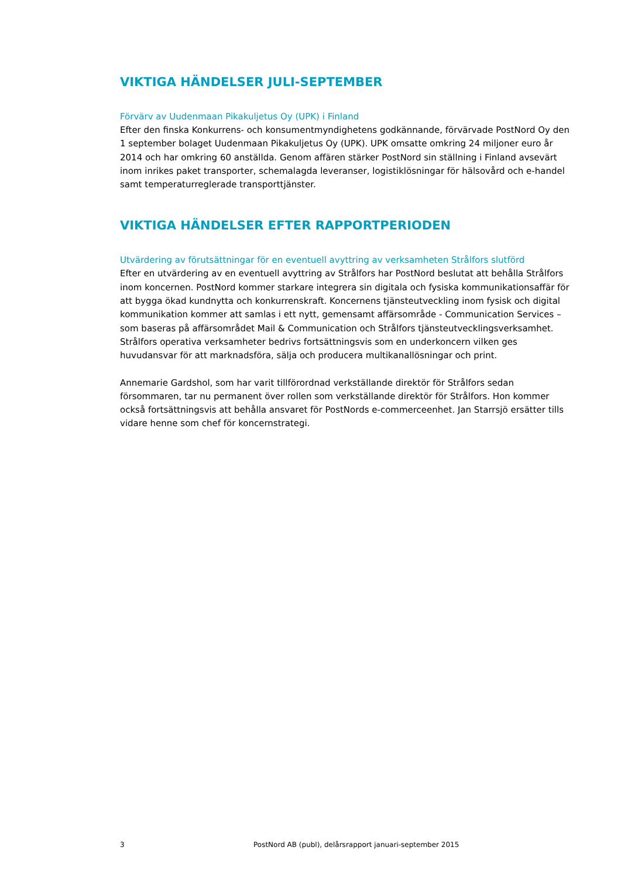VIKTIGA HÄNDELSER JULI-SEPTEMBER
Förvärv av Uudenmaan Pikakuljetus Oy (UPK) i Finland
Efter den finska Konkurrens- och konsumentmyndighetens godkännande, förvärvade PostNord Oy den 1 september bolaget Uudenmaan Pikakuljetus Oy (UPK). UPK omsatte omkring 24 miljoner euro år 2014 och har omkring 60 anställda. Genom affären stärker PostNord sin ställning i Finland avsevärt inom inrikes paket transporter, schemalagda leveranser, logistiklösningar för hälsovård och e-handel samt temperaturreglerade transporttjänster.
VIKTIGA HÄNDELSER EFTER RAPPORTPERIODEN
Utvärdering av förutsättningar för en eventuell avyttring av verksamheten Strålfors slutförd
Efter en utvärdering av en eventuell avyttring av Strålfors har PostNord beslutat att behålla Strålfors inom koncernen. PostNord kommer starkare integrera sin digitala och fysiska kommunikationsaffär för att bygga ökad kundnytta och konkurrenskraft. Koncernens tjänsteutveckling inom fysisk och digital kommunikation kommer att samlas i ett nytt, gemensamt affärsområde - Communication Services – som baseras på affärsområdet Mail & Communication och Strålfors tjänsteutvecklingsverksamhet. Strålfors operativa verksamheter bedrivs fortsättningsvis som en underkoncern vilken ges huvudansvar för att marknadsföra, sälja och producera multikanallösningar och print.
Annemarie Gardshol, som har varit tillförordnad verkställande direktör för Strålfors sedan försommaren, tar nu permanent över rollen som verkställande direktör för Strålfors. Hon kommer också fortsättningsvis att behålla ansvaret för PostNords e-commerceenhet. Jan Starrsjö ersätter tills vidare henne som chef för koncernstrategi.
3 PostNord AB (publ), delårsrapport januari-september 2015